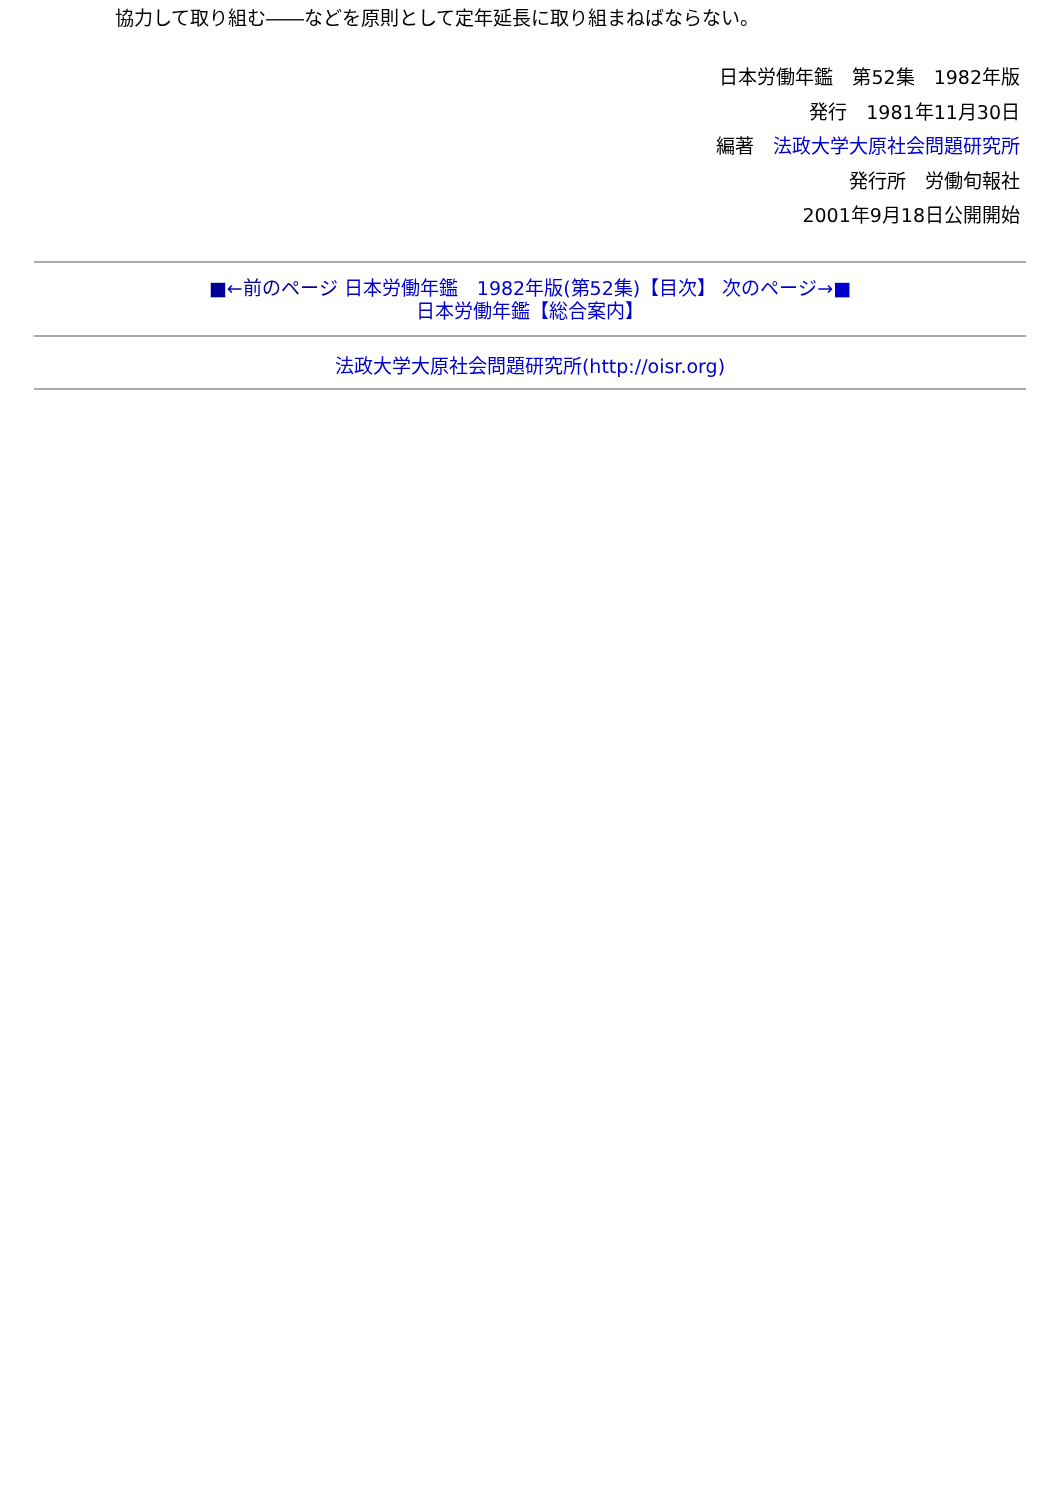協力して取り組む――などを原則として定年延長に取り組まねばならない。
日本労働年鑑　第52集　1982年版
発行　1981年11月30日
編著　法政大学大原社会問題研究所
発行所　労働旬報社
2001年9月18日公開開始
■←前のページ 日本労働年鑑　1982年版(第52集)【目次】 次のページ→■
日本労働年鑑【総合案内】
法政大学大原社会問題研究所(http://oisr.org)